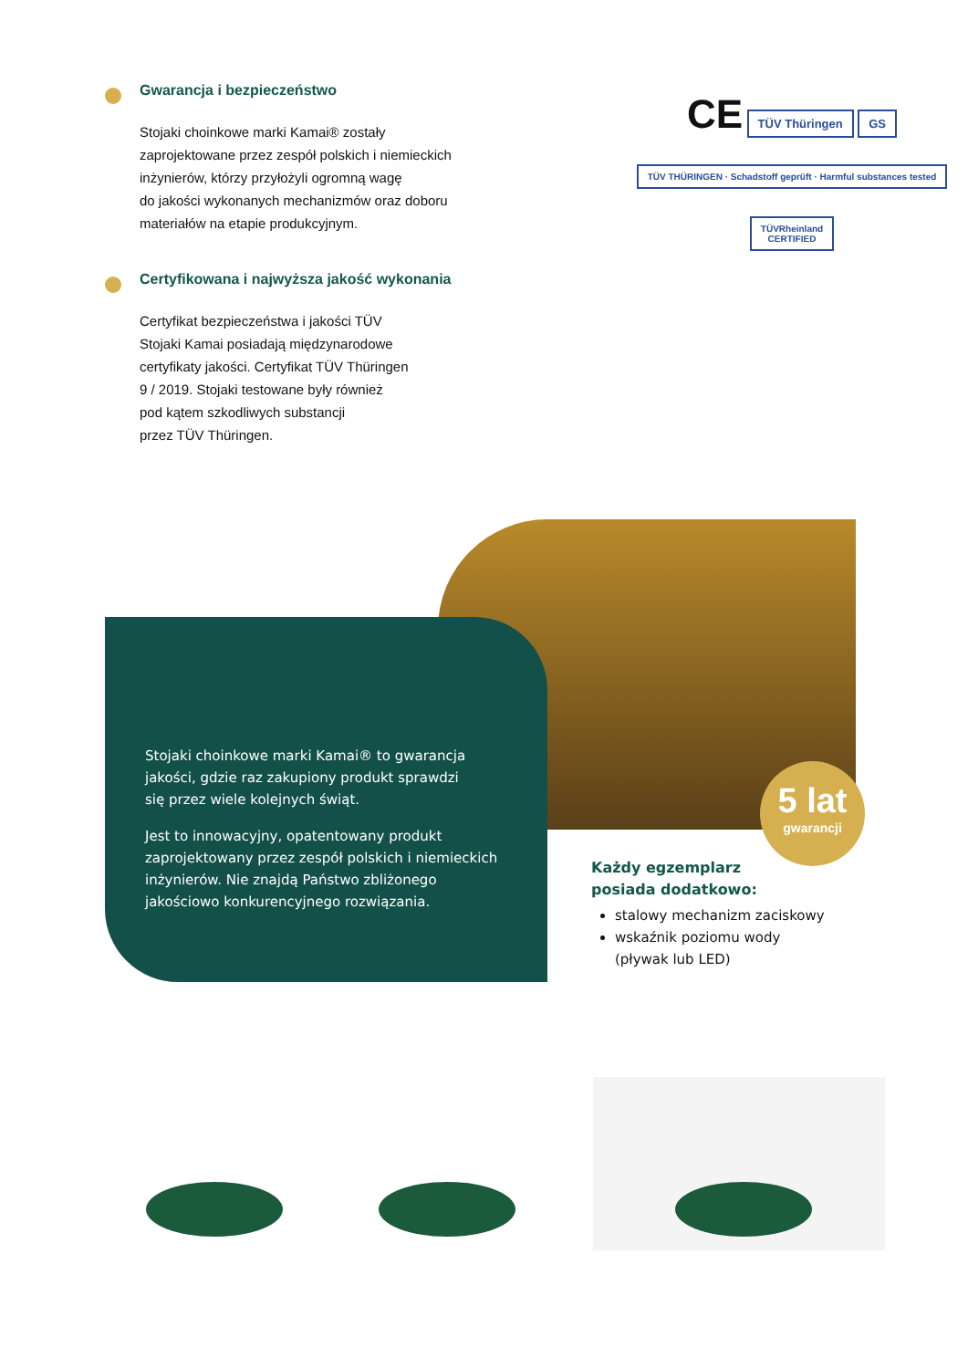Gwarancja i bezpieczeństwo
Stojaki choinkowe marki Kamai® zostały
zaprojektowane przez zespół polskich i niemieckich
inżynierów, którzy przyłożyli ogromną wagę
do jakości wykonanych mechanizmów oraz doboru
materiałów na etapie produkcyjnym.
Certyfikowana i najwyższa jakość wykonania
Certyfikat bezpieczeństwa i jakości TÜV
Stojaki Kamai posiadają międzynarodowe
certyfikaty jakości. Certyfikat TÜV Thüringen
9 / 2019. Stojaki testowane były również
pod kątem szkodliwych substancji
przez TÜV Thüringen.
CE TÜV Thüringen GS
TÜV THÜRINGEN · Schadstoff geprüft · Harmful substances tested
TÜVRheinland
CERTIFIED
Stojaki choinkowe marki Kamai® to gwarancja
jakości, gdzie raz zakupiony produkt sprawdzi
się przez wiele kolejnych świąt.
Jest to innowacyjny, opatentowany produkt
zaprojektowany przez zespół polskich i niemieckich
inżynierów. Nie znajdą Państwo zbliżonego
jakościowo konkurencyjnego rozwiązania.
5 lat
gwarancji
Każdy egzemplarz
posiada dodatkowo:
stalowy mechanizm zaciskowy
wskaźnik poziomu wody
(pływak lub LED)